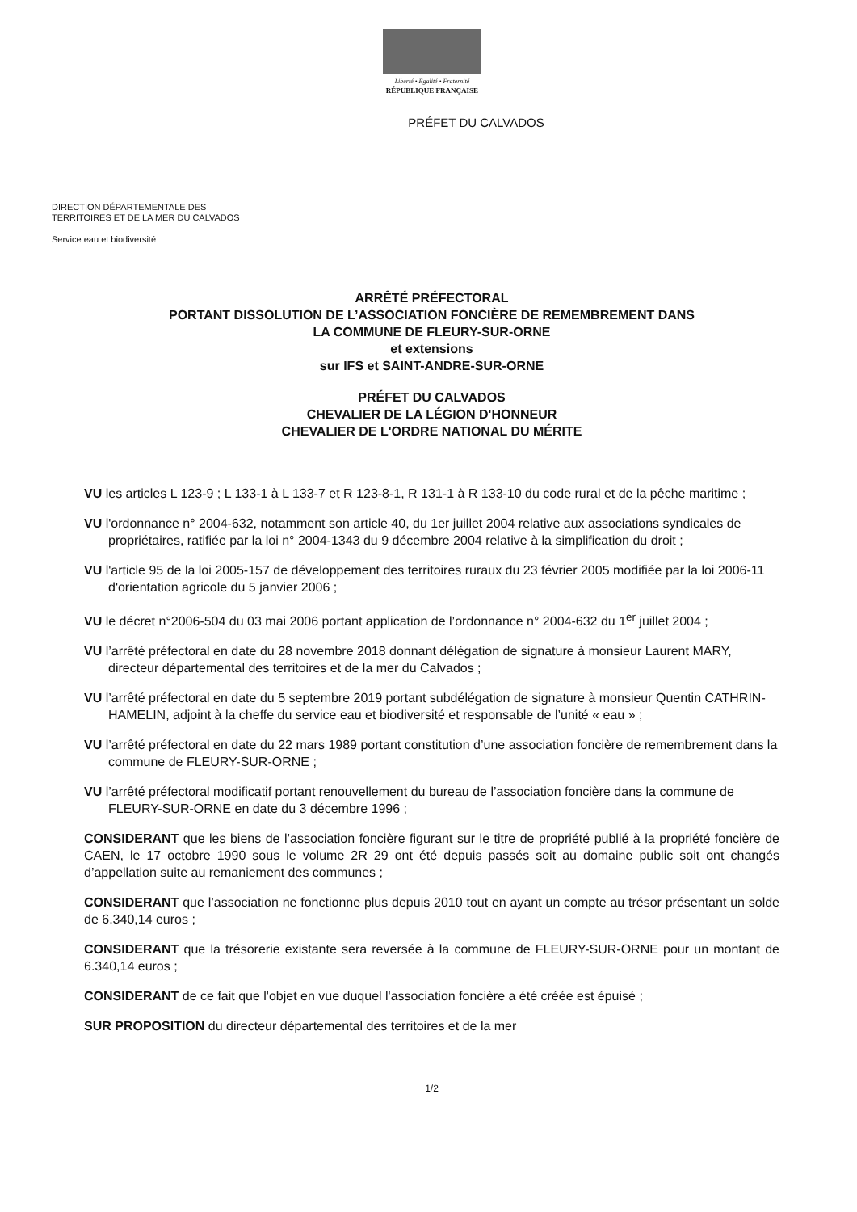Liberté • Égalité • Fraternité
RÉPUBLIQUE FRANÇAISE
PRÉFET DU CALVADOS
DIRECTION DÉPARTEMENTALE DES
TERRITOIRES ET DE LA MER DU CALVADOS
Service eau et biodiversité
ARRÊTÉ PRÉFECTORAL
PORTANT DISSOLUTION DE L’ASSOCIATION FONCIÈRE DE REMEMBREMENT DANS
LA COMMUNE DE FLEURY-SUR-ORNE
et extensions
sur IFS et SAINT-ANDRE-SUR-ORNE
PRÉFET DU CALVADOS
CHEVALIER DE LA LÉGION D'HONNEUR
CHEVALIER DE L'ORDRE NATIONAL DU MÉRITE
VU les articles L 123-9 ; L 133-1 à L 133-7 et R 123-8-1, R 131-1 à R 133-10 du code rural et de la pêche maritime ;
VU l'ordonnance n° 2004-632, notamment son article 40, du 1er juillet 2004 relative aux associations syndicales de propriétaires, ratifiée par la loi n° 2004-1343 du 9 décembre 2004 relative à la simplification du droit ;
VU l'article 95 de la loi 2005-157 de développement des territoires ruraux du 23 février 2005 modifiée par la loi 2006-11 d'orientation agricole du 5 janvier 2006 ;
VU le décret n°2006-504 du 03 mai 2006 portant application de l’ordonnance n° 2004-632 du 1<sup>er</sup> juillet 2004 ;
VU l’arrêté préfectoral en date du 28 novembre 2018 donnant délégation de signature à monsieur Laurent MARY, directeur départemental des territoires et de la mer du Calvados ;
VU l’arrêté préfectoral en date du 5 septembre 2019 portant subdélégation de signature à monsieur Quentin CATHRIN-HAMELIN, adjoint à la cheffe du service eau et biodiversité et responsable de l’unité « eau » ;
VU l’arrêté préfectoral en date du 22 mars 1989 portant constitution d’une association foncière de remembrement dans la commune de FLEURY-SUR-ORNE ;
VU l’arrêté préfectoral modificatif portant renouvellement du bureau de l’association foncière dans la commune de FLEURY-SUR-ORNE en date du 3 décembre 1996 ;
CONSIDERANT que les biens de l’association foncière figurant sur le titre de propriété publié à la propriété foncière de CAEN, le 17 octobre 1990 sous le volume 2R 29 ont été depuis passés soit au domaine public soit ont changés d’appellation suite au remaniement des communes ;
CONSIDERANT que l’association ne fonctionne plus depuis 2010 tout en ayant un compte au trésor présentant un solde de 6.340,14 euros ;
CONSIDERANT que la trésorerie existante sera reversée à la commune de FLEURY-SUR-ORNE pour un montant de 6.340,14 euros ;
CONSIDERANT de ce fait que l'objet en vue duquel l'association foncière a été créée est épuisé ;
SUR PROPOSITION du directeur départemental des territoires et de la mer
1/2